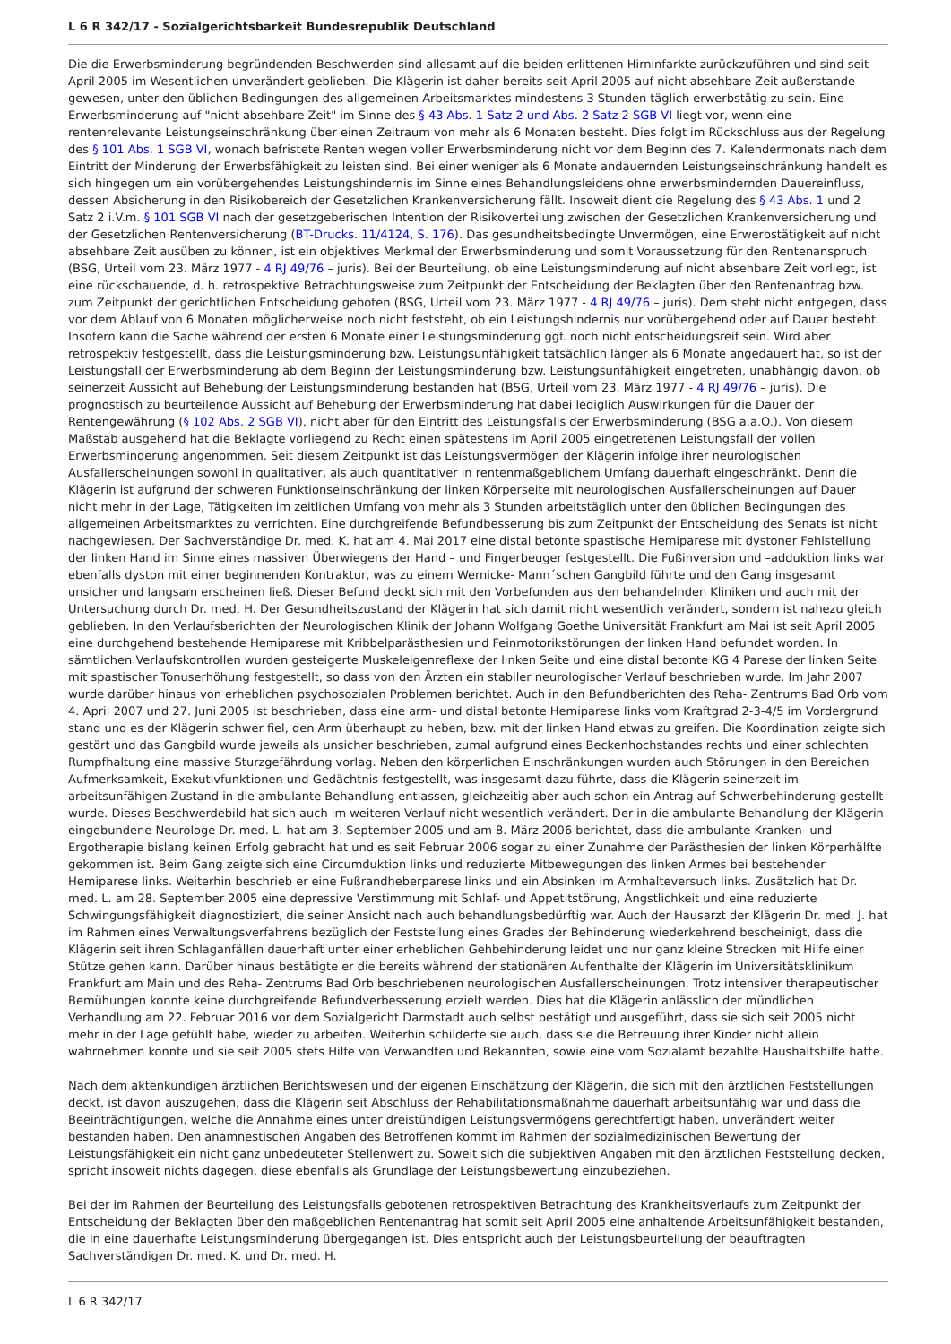L 6 R 342/17 - Sozialgerichtsbarkeit Bundesrepublik Deutschland
Die die Erwerbsminderung begründenden Beschwerden sind allesamt auf die beiden erlittenen Hirninfarkte zurückzuführen und sind seit April 2005 im Wesentlichen unverändert geblieben. Die Klägerin ist daher bereits seit April 2005 auf nicht absehbare Zeit außerstande gewesen, unter den üblichen Bedingungen des allgemeinen Arbeitsmarktes mindestens 3 Stunden täglich erwerbstätig zu sein. Eine Erwerbsminderung auf "nicht absehbare Zeit" im Sinne des § 43 Abs. 1 Satz 2 und Abs. 2 Satz 2 SGB VI liegt vor, wenn eine rentenrelevante Leistungseinschränkung über einen Zeitraum von mehr als 6 Monaten besteht. Dies folgt im Rückschluss aus der Regelung des § 101 Abs. 1 SGB VI, wonach befristete Renten wegen voller Erwerbsminderung nicht vor dem Beginn des 7. Kalendermonats nach dem Eintritt der Minderung der Erwerbsfähigkeit zu leisten sind. Bei einer weniger als 6 Monate andauernden Leistungseinschränkung handelt es sich hingegen um ein vorübergehendes Leistungshindernis im Sinne eines Behandlungsleidens ohne erwerbsmindernden Dauereinfluss, dessen Absicherung in den Risikobereich der Gesetzlichen Krankenversicherung fällt. Insoweit dient die Regelung des § 43 Abs. 1 und 2 Satz 2 i.V.m. § 101 SGB VI nach der gesetzgeberischen Intention der Risikoverteilung zwischen der Gesetzlichen Krankenversicherung und der Gesetzlichen Rentenversicherung (BT-Drucks. 11/4124, S. 176). Das gesundheitsbedingte Unvermögen, eine Erwerbstätigkeit auf nicht absehbare Zeit ausüben zu können, ist ein objektives Merkmal der Erwerbsminderung und somit Voraussetzung für den Rentenanspruch (BSG, Urteil vom 23. März 1977 - 4 RJ 49/76 – juris). Bei der Beurteilung, ob eine Leistungsminderung auf nicht absehbare Zeit vorliegt, ist eine rückschauende, d. h. retrospektive Betrachtungsweise zum Zeitpunkt der Entscheidung der Beklagten über den Rentenantrag bzw. zum Zeitpunkt der gerichtlichen Entscheidung geboten (BSG, Urteil vom 23. März 1977 - 4 RJ 49/76 – juris). Dem steht nicht entgegen, dass vor dem Ablauf von 6 Monaten möglicherweise noch nicht feststeht, ob ein Leistungshindernis nur vorübergehend oder auf Dauer besteht. Insofern kann die Sache während der ersten 6 Monate einer Leistungsminderung ggf. noch nicht entscheidungsreif sein. Wird aber retrospektiv festgestellt, dass die Leistungsminderung bzw. Leistungsunfähigkeit tatsächlich länger als 6 Monate angedauert hat, so ist der Leistungsfall der Erwerbsminderung ab dem Beginn der Leistungsminderung bzw. Leistungsunfähigkeit eingetreten, unabhängig davon, ob seinerzeit Aussicht auf Behebung der Leistungsminderung bestanden hat (BSG, Urteil vom 23. März 1977 - 4 RJ 49/76 – juris). Die prognostisch zu beurteilende Aussicht auf Behebung der Erwerbsminderung hat dabei lediglich Auswirkungen für die Dauer der Rentengewährung (§ 102 Abs. 2 SGB VI), nicht aber für den Eintritt des Leistungsfalls der Erwerbsminderung (BSG a.a.O.). Von diesem Maßstab ausgehend hat die Beklagte vorliegend zu Recht einen spätestens im April 2005 eingetretenen Leistungsfall der vollen Erwerbsminderung angenommen. Seit diesem Zeitpunkt ist das Leistungsvermögen der Klägerin infolge ihrer neurologischen Ausfallerscheinungen sowohl in qualitativer, als auch quantitativer in rentenmaßgeblichem Umfang dauerhaft eingeschränkt. Denn die Klägerin ist aufgrund der schweren Funktionseinschränkung der linken Körperseite mit neurologischen Ausfallerscheinungen auf Dauer nicht mehr in der Lage, Tätigkeiten im zeitlichen Umfang von mehr als 3 Stunden arbeitstäglich unter den üblichen Bedingungen des allgemeinen Arbeitsmarktes zu verrichten. Eine durchgreifende Befundbesserung bis zum Zeitpunkt der Entscheidung des Senats ist nicht nachgewiesen. Der Sachverständige Dr. med. K. hat am 4. Mai 2017 eine distal betonte spastische Hemiparese mit dystoner Fehlstellung der linken Hand im Sinne eines massiven Überwiegens der Hand – und Fingerbeuger festgestellt. Die Fußinversion und –adduktion links war ebenfalls dyston mit einer beginnenden Kontraktur, was zu einem Wernicke- Mann´schen Gangbild führte und den Gang insgesamt unsicher und langsam erscheinen ließ. Dieser Befund deckt sich mit den Vorbefunden aus den behandelnden Kliniken und auch mit der Untersuchung durch Dr. med. H. Der Gesundheitszustand der Klägerin hat sich damit nicht wesentlich verändert, sondern ist nahezu gleich geblieben. In den Verlaufsberichten der Neurologischen Klinik der Johann Wolfgang Goethe Universität Frankfurt am Mai ist seit April 2005 eine durchgehend bestehende Hemiparese mit Kribbelparästhesien und Feinmotorikstörungen der linken Hand befundet worden. In sämtlichen Verlaufskontrollen wurden gesteigerte Muskeleigenreflexe der linken Seite und eine distal betonte KG 4 Parese der linken Seite mit spastischer Tonuserhöhung festgestellt, so dass von den Ärzten ein stabiler neurologischer Verlauf beschrieben wurde. Im Jahr 2007 wurde darüber hinaus von erheblichen psychosozialen Problemen berichtet. Auch in den Befundberichten des Reha- Zentrums Bad Orb vom 4. April 2007 und 27. Juni 2005 ist beschrieben, dass eine arm- und distal betonte Hemiparese links vom Kraftgrad 2-3-4/5 im Vordergrund stand und es der Klägerin schwer fiel, den Arm überhaupt zu heben, bzw. mit der linken Hand etwas zu greifen. Die Koordination zeigte sich gestört und das Gangbild wurde jeweils als unsicher beschrieben, zumal aufgrund eines Beckenhochstandes rechts und einer schlechten Rumpfhaltung eine massive Sturzgefährdung vorlag. Neben den körperlichen Einschränkungen wurden auch Störungen in den Bereichen Aufmerksamkeit, Exekutivfunktionen und Gedächtnis festgestellt, was insgesamt dazu führte, dass die Klägerin seinerzeit im arbeitsunfähigen Zustand in die ambulante Behandlung entlassen, gleichzeitig aber auch schon ein Antrag auf Schwerbehinderung gestellt wurde. Dieses Beschwerdebild hat sich auch im weiteren Verlauf nicht wesentlich verändert. Der in die ambulante Behandlung der Klägerin eingebundene Neurologe Dr. med. L. hat am 3. September 2005 und am 8. März 2006 berichtet, dass die ambulante Kranken- und Ergotherapie bislang keinen Erfolg gebracht hat und es seit Februar 2006 sogar zu einer Zunahme der Parästhesien der linken Körperhälfte gekommen ist. Beim Gang zeigte sich eine Circumduktion links und reduzierte Mitbewegungen des linken Armes bei bestehender Hemiparese links. Weiterhin beschrieb er eine Fußrandheberparese links und ein Absinken im Armhalteversuch links. Zusätzlich hat Dr. med. L. am 28. September 2005 eine depressive Verstimmung mit Schlaf- und Appetitstörung, Ängstlichkeit und eine reduzierte Schwingungsfähigkeit diagnostiziert, die seiner Ansicht nach auch behandlungsbedürftig war. Auch der Hausarzt der Klägerin Dr. med. J. hat im Rahmen eines Verwaltungsverfahrens bezüglich der Feststellung eines Grades der Behinderung wiederkehrend bescheinigt, dass die Klägerin seit ihren Schlaganfällen dauerhaft unter einer erheblichen Gehbehinderung leidet und nur ganz kleine Strecken mit Hilfe einer Stütze gehen kann. Darüber hinaus bestätigte er die bereits während der stationären Aufenthalte der Klägerin im Universitätsklinikum Frankfurt am Main und des Reha- Zentrums Bad Orb beschriebenen neurologischen Ausfallerscheinungen. Trotz intensiver therapeutischer Bemühungen konnte keine durchgreifende Befundverbesserung erzielt werden. Dies hat die Klägerin anlässlich der mündlichen Verhandlung am 22. Februar 2016 vor dem Sozialgericht Darmstadt auch selbst bestätigt und ausgeführt, dass sie sich seit 2005 nicht mehr in der Lage gefühlt habe, wieder zu arbeiten. Weiterhin schilderte sie auch, dass sie die Betreuung ihrer Kinder nicht allein wahrnehmen konnte und sie seit 2005 stets Hilfe von Verwandten und Bekannten, sowie eine vom Sozialamt bezahlte Haushaltshilfe hatte.
Nach dem aktenkundigen ärztlichen Berichtswesen und der eigenen Einschätzung der Klägerin, die sich mit den ärztlichen Feststellungen deckt, ist davon auszugehen, dass die Klägerin seit Abschluss der Rehabilitationsmaßnahme dauerhaft arbeitsunfähig war und dass die Beeinträchtigungen, welche die Annahme eines unter dreistündigen Leistungsvermögens gerechtfertigt haben, unverändert weiter bestanden haben. Den anamnestischen Angaben des Betroffenen kommt im Rahmen der sozialmedizinischen Bewertung der Leistungsfähigkeit ein nicht ganz unbedeuteter Stellenwert zu. Soweit sich die subjektiven Angaben mit den ärztlichen Feststellung decken, spricht insoweit nichts dagegen, diese ebenfalls als Grundlage der Leistungsbewertung einzubeziehen.
Bei der im Rahmen der Beurteilung des Leistungsfalls gebotenen retrospektiven Betrachtung des Krankheitsverlaufs zum Zeitpunkt der Entscheidung der Beklagten über den maßgeblichen Rentenantrag hat somit seit April 2005 eine anhaltende Arbeitsunfähigkeit bestanden, die in eine dauerhafte Leistungsminderung übergegangen ist. Dies entspricht auch der Leistungsbeurteilung der beauftragten Sachverständigen Dr. med. K. und Dr. med. H.
L 6 R 342/17